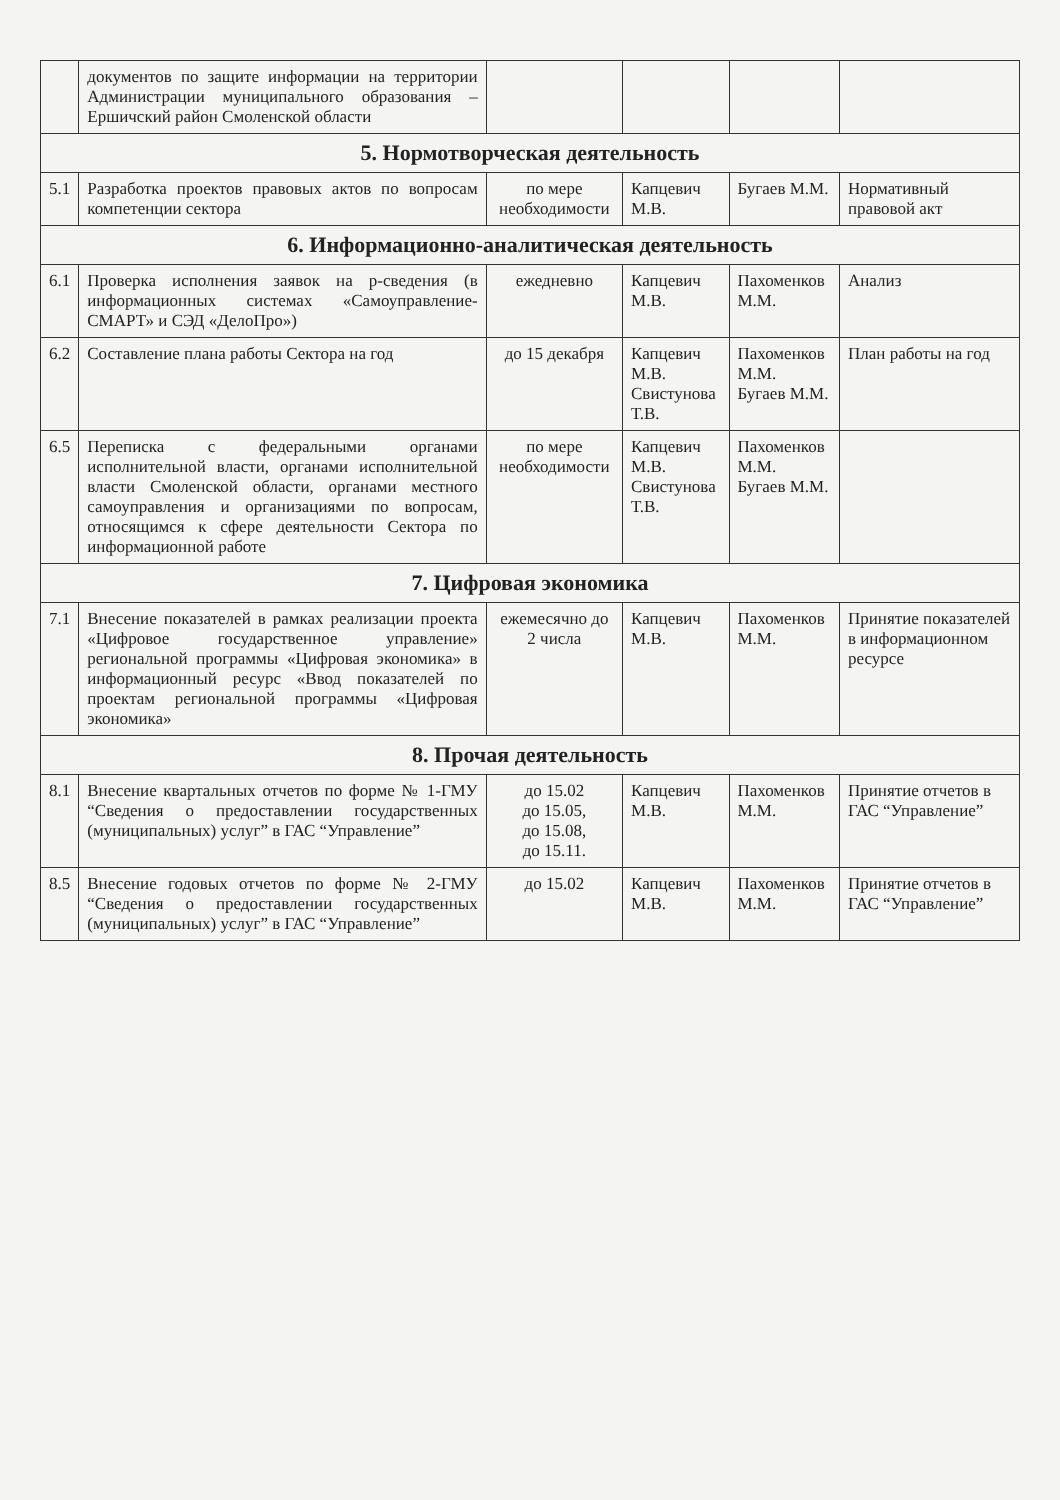| | документов по защите информации на территории Администрации муниципального образования – Ершичский район Смоленской области | | | | |
| 5. Нормотворческая деятельность | | | | | |
| 5.1 | Разработка проектов правовых актов по вопросам компетенции сектора | по мере необходимости | Капцевич М.В. | Бугаев М.М. | Нормативный правовой акт |
| 6. Информационно-аналитическая деятельность | | | | | |
| 6.1 | Проверка исполнения заявок на р-сведения (в информационных системах «Самоуправление-СМАРТ» и СЭД «ДелоПро») | ежедневно | Капцевич М.В. | Пахоменков М.М. | Анализ |
| 6.2 | Составление плана работы Сектора на год | до 15 декабря | Капцевич М.В. Свистунова Т.В. | Пахоменков М.М. Бугаев М.М. | План работы на год |
| 6.5 | Переписка с федеральными органами исполнительной власти, органами исполнительной власти Смоленской области, органами местного самоуправления и организациями по вопросам, относящимся к сфере деятельности Сектора по информационной работе | по мере необходимости | Капцевич М.В. Свистунова Т.В. | Пахоменков М.М. Бугаев М.М. | |
| 7. Цифровая экономика | | | | | |
| 7.1 | Внесение показателей в рамках реализации проекта «Цифровое государственное управление» региональной программы «Цифровая экономика» в информационный ресурс «Ввод показателей по проектам региональной программы «Цифровая экономика» | ежемесячно до 2 числа | Капцевич М.В. | Пахоменков М.М. | Принятие показателей в информационном ресурсе |
| 8. Прочая деятельность | | | | | |
| 8.1 | Внесение квартальных отчетов по форме № 1-ГМУ “Сведения о предоставлении государственных (муниципальных) услуг” в ГАС “Управление” | до 15.02 до 15.05, до 15.08, до 15.11. | Капцевич М.В. | Пахоменков М.М. | Принятие отчетов в ГАС “Управление” |
| 8.5 | Внесение годовых отчетов по форме № 2-ГМУ “Сведения о предоставлении государственных (муниципальных) услуг” в ГАС “Управление” | до 15.02 | Капцевич М.В. | Пахоменков М.М. | Принятие отчетов в ГАС “Управление” |